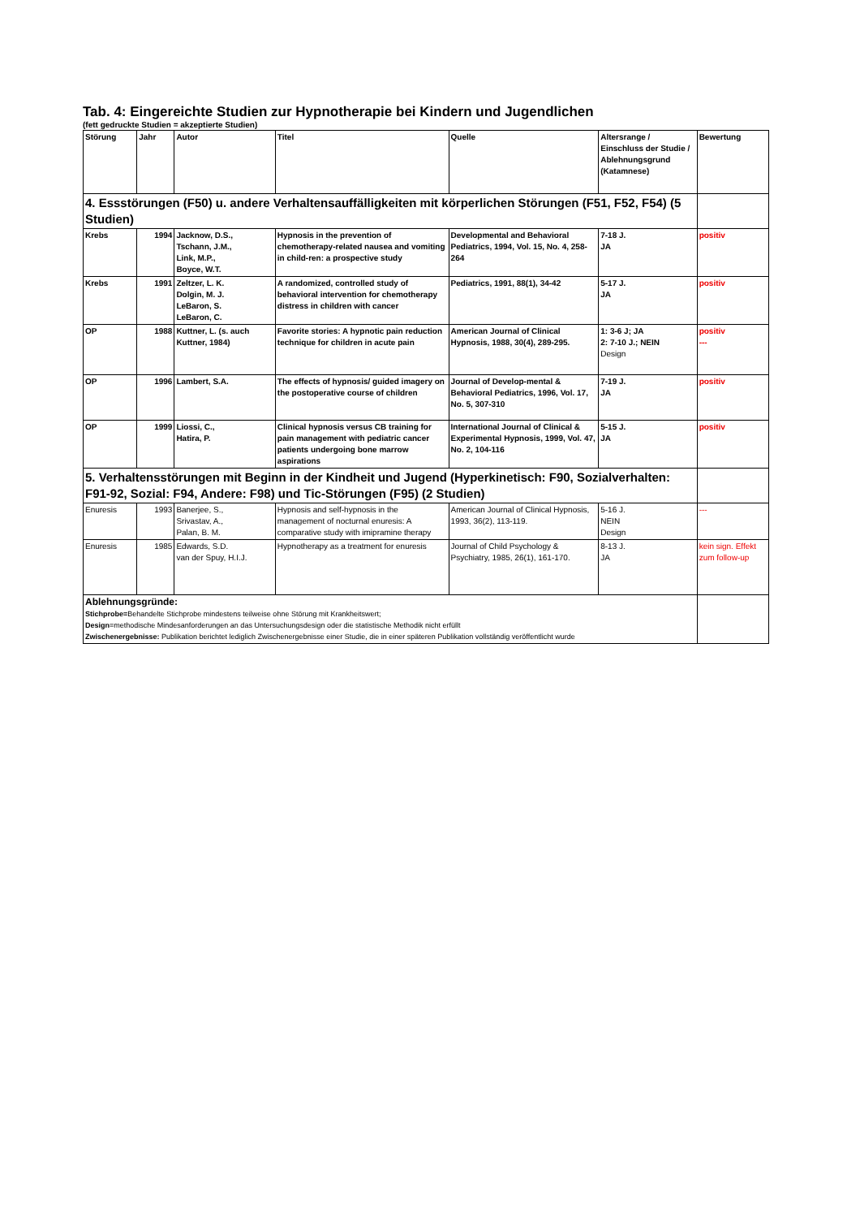Tab. 4: Eingereichte Studien zur Hypnotherapie bei Kindern und Jugendlichen
(fett gedruckte Studien = akzeptierte Studien)
| Störung | Jahr | Autor | Titel | Quelle | Altersrange / Einschluss der Studie / Ablehnungsgrund (Katamnese) | Bewertung |
| 4. Essstörungen (F50) u. andere Verhaltensauffälligkeiten mit körperlichen Störungen (F51, F52, F54) (5 Studien) | | | | | | |
| Krebs | 1994 | Jacknow, D.S., Tschann, J.M., Link, M.P., Boyce, W.T. | Hypnosis in the prevention of chemotherapy-related nausea and vomiting in child-ren: a prospective study | Developmental and Behavioral Pediatrics, 1994, Vol. 15, No. 4, 258-264 | 7-18 J. JA | positiv |
| Krebs | 1991 | Zeltzer, L. K. Dolgin, M. J. LeBaron, S. LeBaron, C. | A randomized, controlled study of behavioral intervention for chemotherapy distress in children with cancer | Pediatrics, 1991, 88(1), 34-42 | 5-17 J. JA | positiv |
| OP | 1988 | Kuttner, L. (s. auch Kuttner, 1984) | Favorite stories: A hypnotic pain reduction technique for children in acute pain | American Journal of Clinical Hypnosis, 1988, 30(4), 289-295. | 1: 3-6 J; JA 2: 7-10 J.; NEIN Design | positiv --- |
| OP | 1996 | Lambert, S.A. | The effects of hypnosis/ guided imagery on the postoperative course of children | Journal of Develop-mental & Behavioral Pediatrics, 1996, Vol. 17, No. 5, 307-310 | 7-19 J. JA | positiv |
| OP | 1999 | Liossi, C., Hatira, P. | Clinical hypnosis versus CB training for pain management with pediatric cancer patients undergoing bone marrow aspirations | International Journal of Clinical & Experimental Hypnosis, 1999, Vol. 47, No. 2, 104-116 | 5-15 J. JA | positiv |
| 5. Verhaltensstörungen mit Beginn in der Kindheit und Jugend (Hyperkinetisch: F90, Sozialverhalten: F91-92, Sozial: F94, Andere: F98) und Tic-Störungen (F95) (2 Studien) | | | | | | |
| Enuresis | 1993 | Banerjee, S., Srivastav, A., Palan, B. M. | Hypnosis and self-hypnosis in the management of nocturnal enuresis: A comparative study with imipramine therapy | American Journal of Clinical Hypnosis, 1993, 36(2), 113-119. | 5-16 J. NEIN Design | --- |
| Enuresis | 1985 | Edwards, S.D. van der Spuy, H.I.J. | Hypnotherapy as a treatment for enuresis | Journal of Child Psychology & Psychiatry, 1985, 26(1), 161-170. | 8-13 J. JA | kein sign. Effekt zum follow-up |
| Ablehnungsgründe: Stichprobe= Behandelte Stichprobe mindestens teilweise ohne Störung mit Krankheitswert; Design =methodische Mindesanforderungen an das Untersuchungsdesign oder die statistische Methodik nicht erfüllt Zwischenergebnisse: Publikation berichtet lediglich Zwischenergebnisse einer Studie, die in einer späteren Publikation vollständig veröffentlicht wurde | | | | | | |